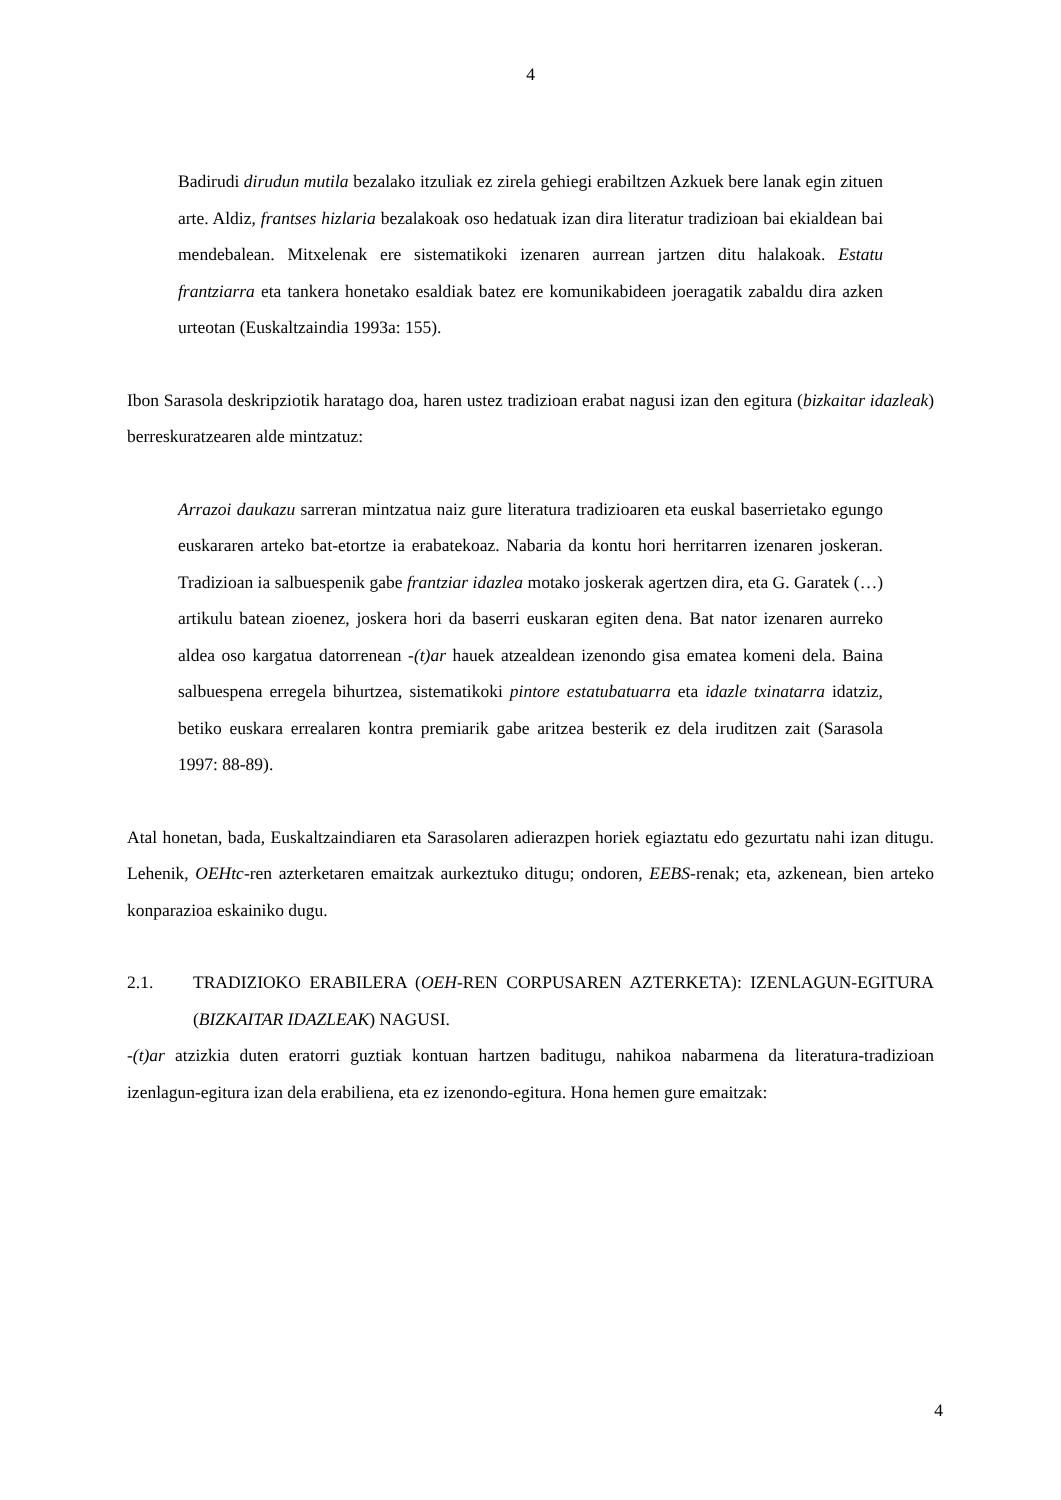4
Badirudi dirudun mutila bezalako itzuliak ez zirela gehiegi erabiltzen Azkuek bere lanak egin zituen arte. Aldiz, frantses hizlaria bezalakoak oso hedatuak izan dira literatur tradizioan bai ekialdean bai mendebalean. Mitxelenak ere sistematikoki izenaren aurrean jartzen ditu halakoak. Estatu frantziarra eta tankera honetako esaldiak batez ere komunikabideen joeragatik zabaldu dira azken urteotan (Euskaltzaindia 1993a: 155).
Ibon Sarasola deskripziotik haratago doa, haren ustez tradizioan erabat nagusi izan den egitura (bizkaitar idazleak) berreskuratzearen alde mintzatuz:
Arrazoi daukazu sarreran mintzatua naiz gure literatura tradizioaren eta euskal baserrietako egungo euskararen arteko bat-etortze ia erabatekoaz. Nabaria da kontu hori herritarren izenaren joskeran. Tradizioan ia salbuespenik gabe frantziar idazlea motako joskerak agertzen dira, eta G. Garatek (…) artikulu batean zioenez, joskera hori da baserri euskaran egiten dena. Bat nator izenaren aurreko aldea oso kargatua datorrenean -(t)ar hauek atzealdean izenondo gisa ematea komeni dela. Baina salbuespena erregela bihurtzea, sistematikoki pintore estatubatuarra eta idazle txinatarra idatziz, betiko euskara errealaren kontra premiarik gabe aritzea besterik ez dela iruditzen zait (Sarasola 1997: 88-89).
Atal honetan, bada, Euskaltzaindiaren eta Sarasolaren adierazpen horiek egiaztatu edo gezurtatu nahi izan ditugu. Lehenik, OEHtc-ren azterketaren emaitzak aurkeztuko ditugu; ondoren, EEBS-renak; eta, azkenean, bien arteko konparazioa eskainiko dugu.
2.1. TRADIZIOKO ERABILERA (OEH-REN CORPUSAREN AZTERKETA): IZENLAGUN-EGITURA (BIZKAITAR IDAZLEAK) NAGUSI.
-(t)ar atzizkia duten eratorri guztiak kontuan hartzen baditugu, nahikoa nabarmena da literatura-tradizioan izenlagun-egitura izan dela erabiliena, eta ez izenondo-egitura. Hona hemen gure emaitzak:
4